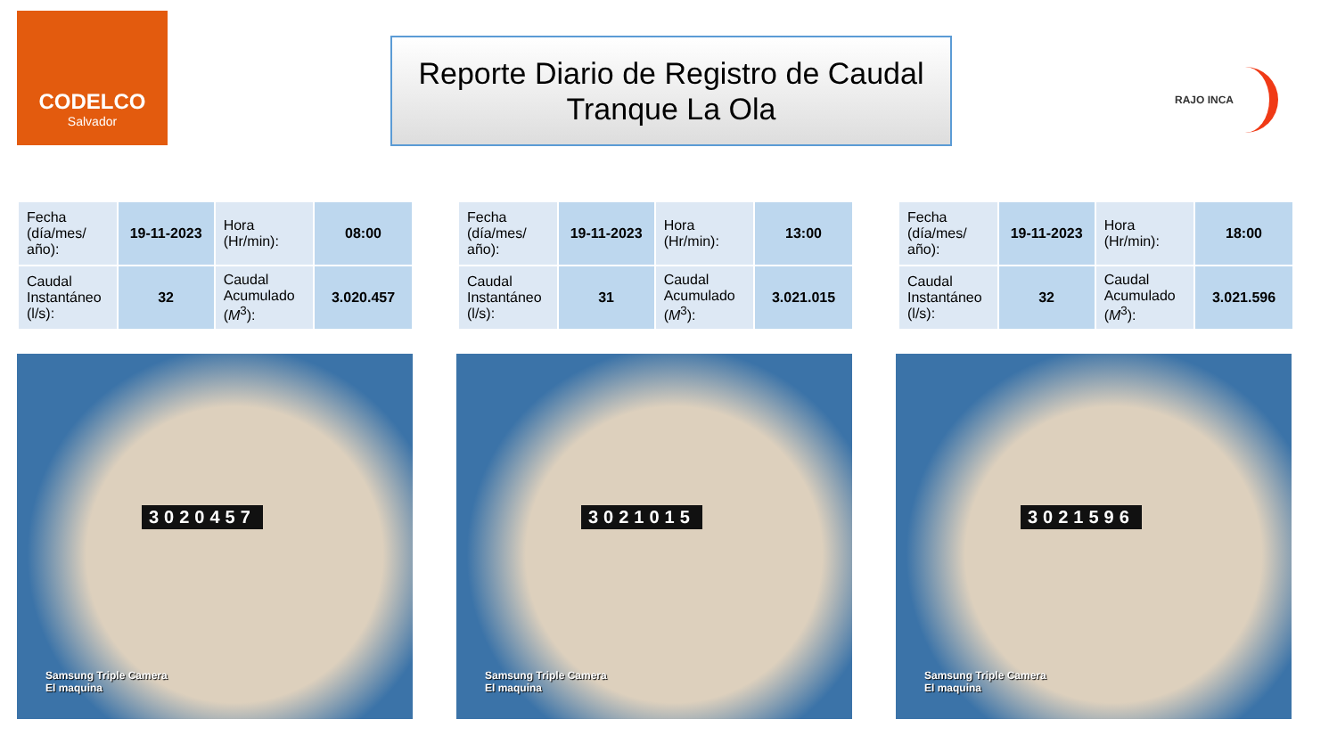CODELCO
Salvador
Reporte Diario de Registro de Caudal
Tranque La Ola
RAJO INCA
| Fecha (día/mes/ año): | 19-11-2023 | Hora (Hr/min): | 08:00 |
| Caudal Instantáneo (l/s): | 32 | Caudal Acumulado ( M<sup>3</sup>): | 3.020.457 |
| Fecha (día/mes/ año): | 19-11-2023 | Hora (Hr/min): | 13:00 |
| Caudal Instantáneo (l/s): | 31 | Caudal Acumulado ( M<sup>3</sup>): | 3.021.015 |
| Fecha (día/mes/ año): | 19-11-2023 | Hora (Hr/min): | 18:00 |
| Caudal Instantáneo (l/s): | 32 | Caudal Acumulado ( M<sup>3</sup>): | 3.021.596 |
3020457
Samsung Triple Camera
El maquina
3021015
Samsung Triple Camera
El maquina
3021596
Samsung Triple Camera
El maquina